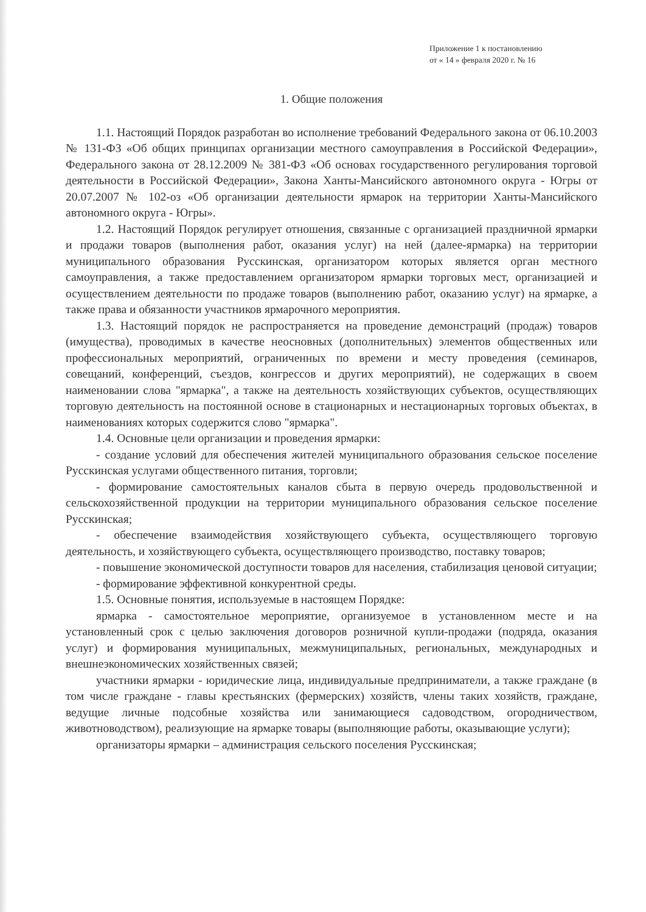Приложение 1 к постановлению
от « 14 » февраля 2020 г. № 16
1. Общие положения
1.1. Настоящий Порядок разработан во исполнение требований Федерального закона от 06.10.2003 № 131-ФЗ «Об общих принципах организации местного самоуправления в Российской Федерации», Федерального закона от 28.12.2009 № 381-ФЗ «Об основах государственного регулирования торговой деятельности в Российской Федерации», Закона Ханты-Мансийского автономного округа - Югры от 20.07.2007 № 102-оз «Об организации деятельности ярмарок на территории Ханты-Мансийского автономного округа - Югры».
1.2. Настоящий Порядок регулирует отношения, связанные с организацией праздничной ярмарки и продажи товаров (выполнения работ, оказания услуг) на ней (далее-ярмарка) на территории муниципального образования Русскинская, организатором которых является орган местного самоуправления, а также предоставлением организатором ярмарки торговых мест, организацией и осуществлением деятельности по продаже товаров (выполнению работ, оказанию услуг) на ярмарке, а также права и обязанности участников ярмарочного мероприятия.
1.3. Настоящий порядок не распространяется на проведение демонстраций (продаж) товаров (имущества), проводимых в качестве неосновных (дополнительных) элементов общественных или профессиональных мероприятий, ограниченных по времени и месту проведения (семинаров, совещаний, конференций, съездов, конгрессов и других мероприятий), не содержащих в своем наименовании слова "ярмарка", а также на деятельность хозяйствующих субъектов, осуществляющих торговую деятельность на постоянной основе в стационарных и нестационарных торговых объектах, в наименованиях которых содержится слово "ярмарка".
1.4. Основные цели организации и проведения ярмарки:
- создание условий для обеспечения жителей муниципального образования сельское поселение Русскинская услугами общественного питания, торговли;
- формирование самостоятельных каналов сбыта в первую очередь продовольственной и сельскохозяйственной продукции на территории муниципального образования сельское поселение Русскинская;
- обеспечение взаимодействия хозяйствующего субъекта, осуществляющего торговую деятельность, и хозяйствующего субъекта, осуществляющего производство, поставку товаров;
- повышение экономической доступности товаров для населения, стабилизация ценовой ситуации;
- формирование эффективной конкурентной среды.
1.5. Основные понятия, используемые в настоящем Порядке:
ярмарка - самостоятельное мероприятие, организуемое в установленном месте и на установленный срок с целью заключения договоров розничной купли-продажи (подряда, оказания услуг) и формирования муниципальных, межмуниципальных, региональных, международных и внешнеэкономических хозяйственных связей;
участники ярмарки - юридические лица, индивидуальные предприниматели, а также граждане (в том числе граждане - главы крестьянских (фермерских) хозяйств, члены таких хозяйств, граждане, ведущие личные подсобные хозяйства или занимающиеся садоводством, огородничеством, животноводством), реализующие на ярмарке товары (выполняющие работы, оказывающие услуги);
организаторы ярмарки – администрация сельского поселения Русскинская;